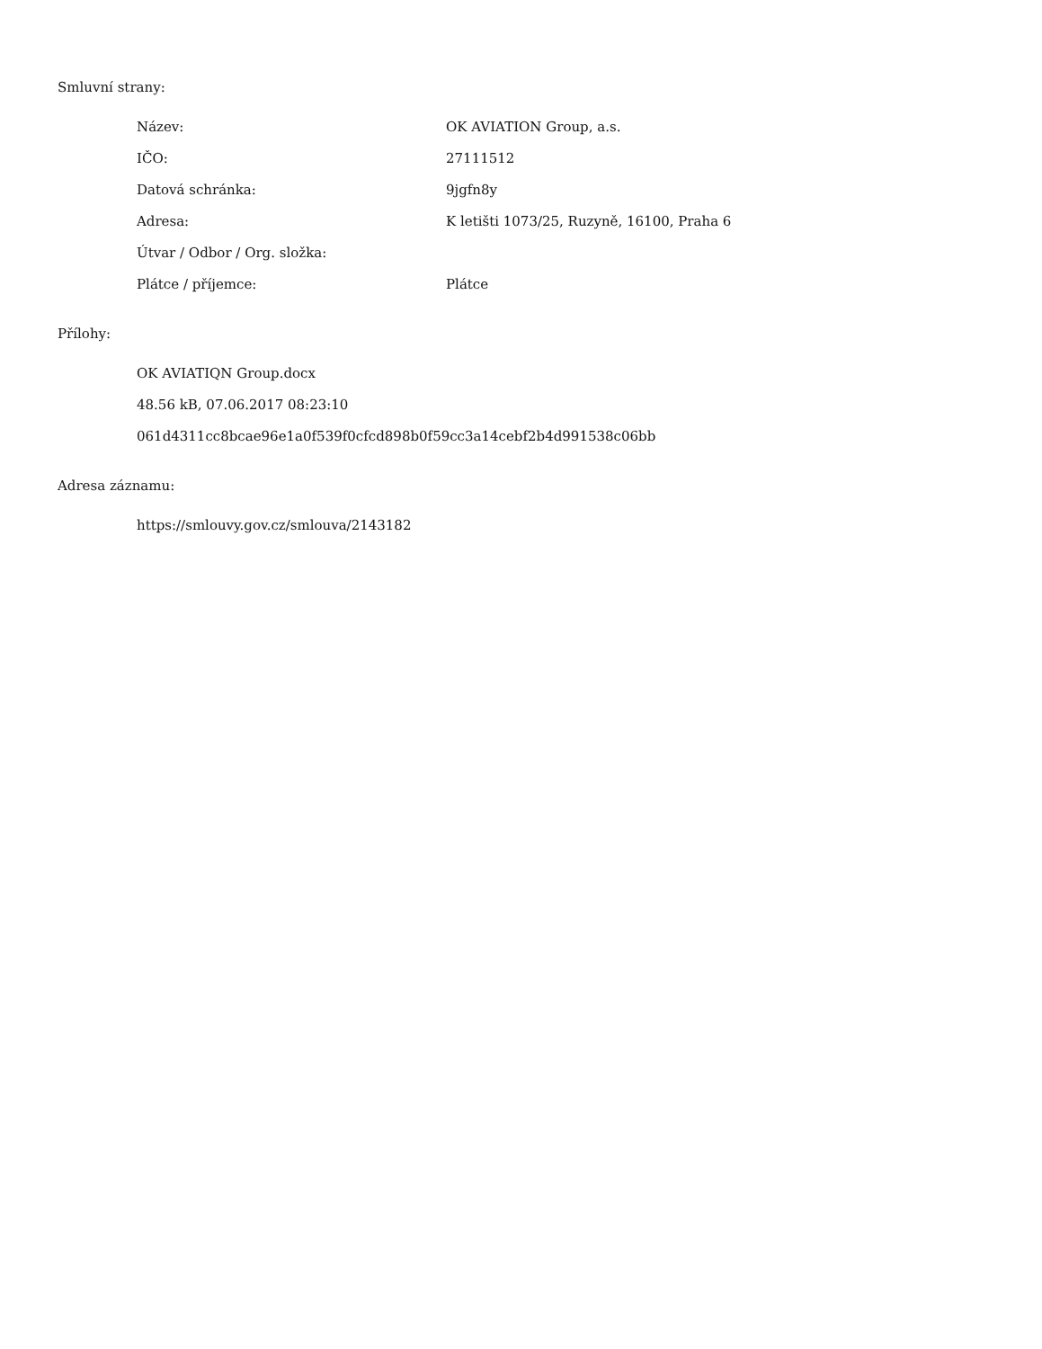Smluvní strany:
| Název: | OK AVIATION Group, a.s. |
| IČO: | 27111512 |
| Datová schránka: | 9jgfn8y |
| Adresa: | K letišti 1073/25, Ruzyně, 16100, Praha 6 |
| Útvar / Odbor / Org. složka: | |
| Plátce / příjemce: | Plátce |
Přílohy:
OK AVIATIQN Group.docx
48.56 kB, 07.06.2017 08:23:10
061d4311cc8bcae96e1a0f539f0cfcd898b0f59cc3a14cebf2b4d991538c06bb
Adresa záznamu:
https://smlouvy.gov.cz/smlouva/2143182